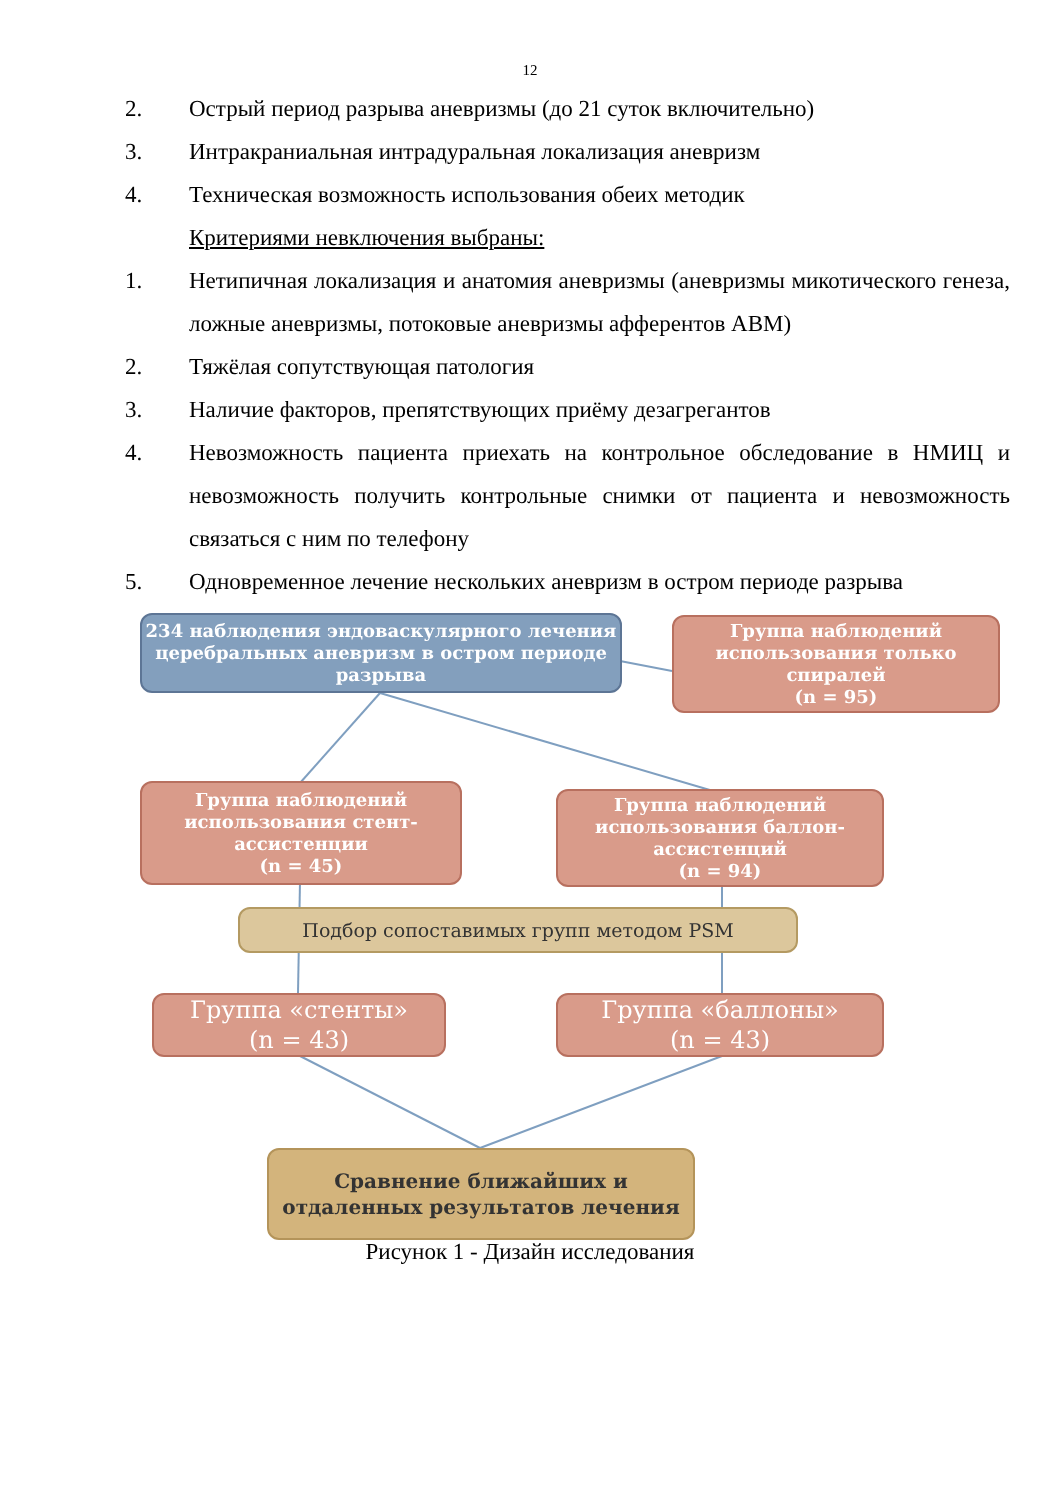12
2. Острый период разрыва аневризмы (до 21 суток включительно)
3. Интракраниальная интрадуральная локализация аневризм
4. Техническая возможность использования обеих методик
Критериями невключения выбраны:
1. Нетипичная локализация и анатомия аневризмы (аневризмы микотического генеза, ложные аневризмы, потоковые аневризмы афферентов АВМ)
2. Тяжёлая сопутствующая патология
3. Наличие факторов, препятствующих приёму дезагрегантов
4. Невозможность пациента приехать на контрольное обследование в НМИЦ и невозможность получить контрольные снимки от пациента и невозможность связаться с ним по телефону
5. Одновременное лечение нескольких аневризм в остром периоде разрыва
234 наблюдения эндоваскулярного лечения церебральных аневризм в остром периоде разрыва
Группа наблюдений использования только спиралей
(n = 95)
Группа наблюдений использования стент-ассистенции
(n = 45)
Группа наблюдений использования баллон-ассистенций
(n = 94)
Подбор сопоставимых групп методом PSM
Группа «стенты»
(n = 43)
Группа «баллоны»
(n = 43)
Сравнение ближайших и отдаленных результатов лечения
Рисунок 1 - Дизайн исследования